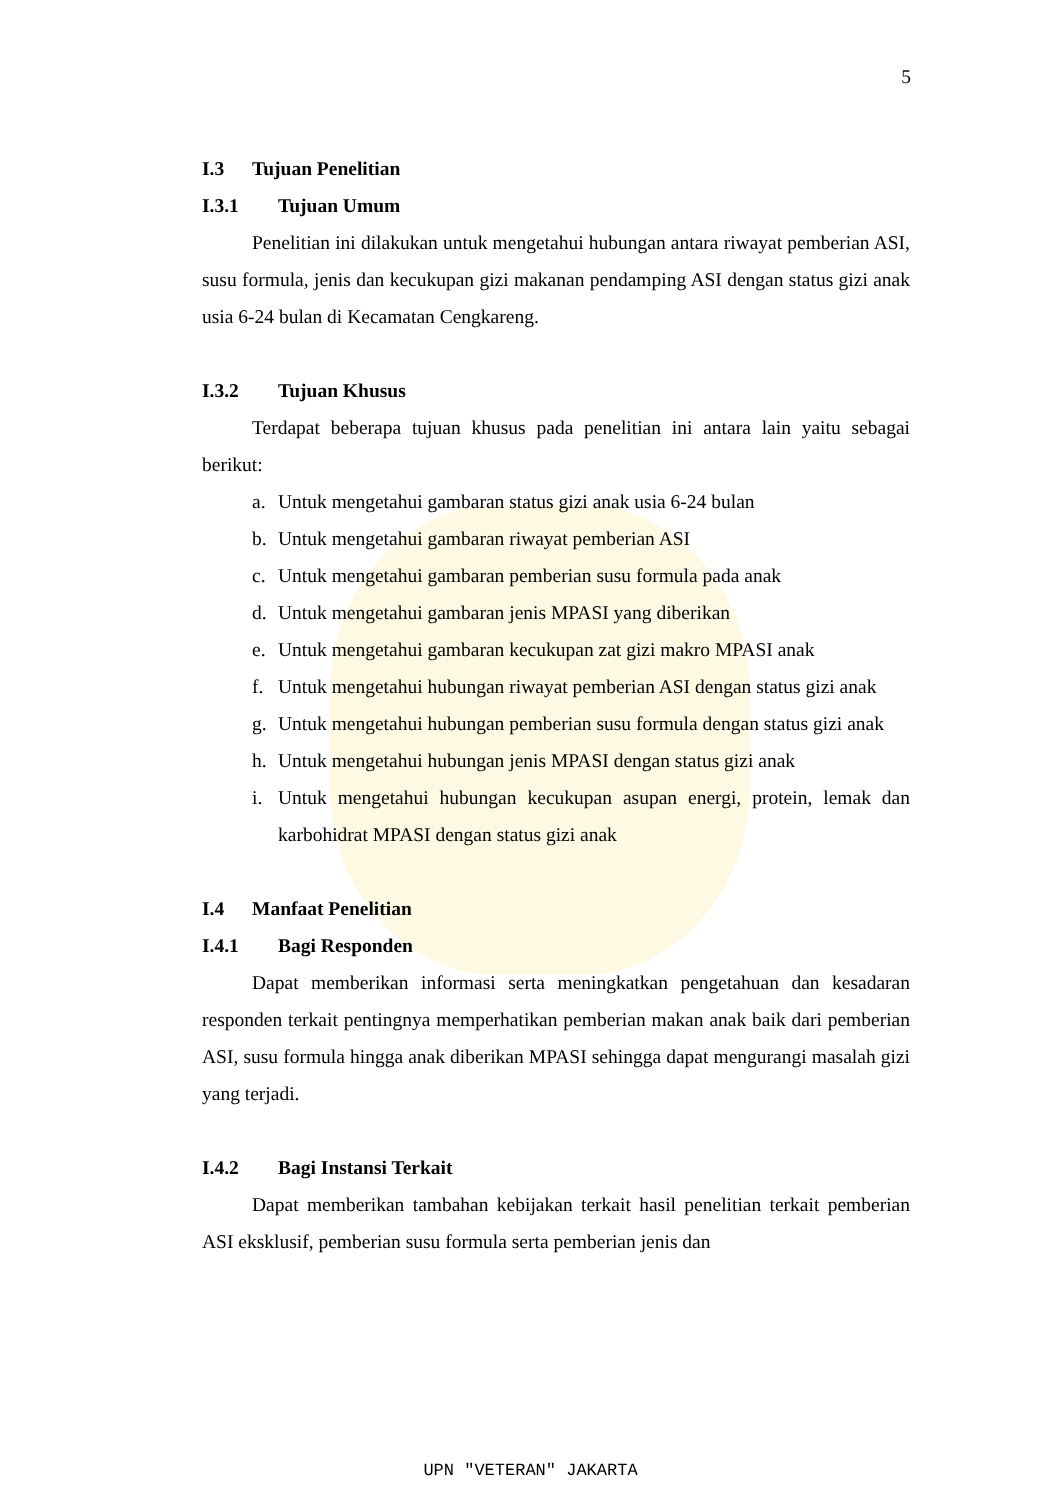5
I.3 Tujuan Penelitian
I.3.1 Tujuan Umum
Penelitian ini dilakukan untuk mengetahui hubungan antara riwayat pemberian ASI, susu formula, jenis dan kecukupan gizi makanan pendamping ASI dengan status gizi anak usia 6-24 bulan di Kecamatan Cengkareng.
I.3.2 Tujuan Khusus
Terdapat beberapa tujuan khusus pada penelitian ini antara lain yaitu sebagai berikut:
a. Untuk mengetahui gambaran status gizi anak usia 6-24 bulan
b. Untuk mengetahui gambaran riwayat pemberian ASI
c. Untuk mengetahui gambaran pemberian susu formula pada anak
d. Untuk mengetahui gambaran jenis MPASI yang diberikan
e. Untuk mengetahui gambaran kecukupan zat gizi makro MPASI anak
f. Untuk mengetahui hubungan riwayat pemberian ASI dengan status gizi anak
g. Untuk mengetahui hubungan pemberian susu formula dengan status gizi anak
h. Untuk mengetahui hubungan jenis MPASI dengan status gizi anak
i. Untuk mengetahui hubungan kecukupan asupan energi, protein, lemak dan karbohidrat MPASI dengan status gizi anak
I.4 Manfaat Penelitian
I.4.1 Bagi Responden
Dapat memberikan informasi serta meningkatkan pengetahuan dan kesadaran responden terkait pentingnya memperhatikan pemberian makan anak baik dari pemberian ASI, susu formula hingga anak diberikan MPASI sehingga dapat mengurangi masalah gizi yang terjadi.
I.4.2 Bagi Instansi Terkait
Dapat memberikan tambahan kebijakan terkait hasil penelitian terkait pemberian ASI eksklusif, pemberian susu formula serta pemberian jenis dan
UPN "VETERAN" JAKARTA